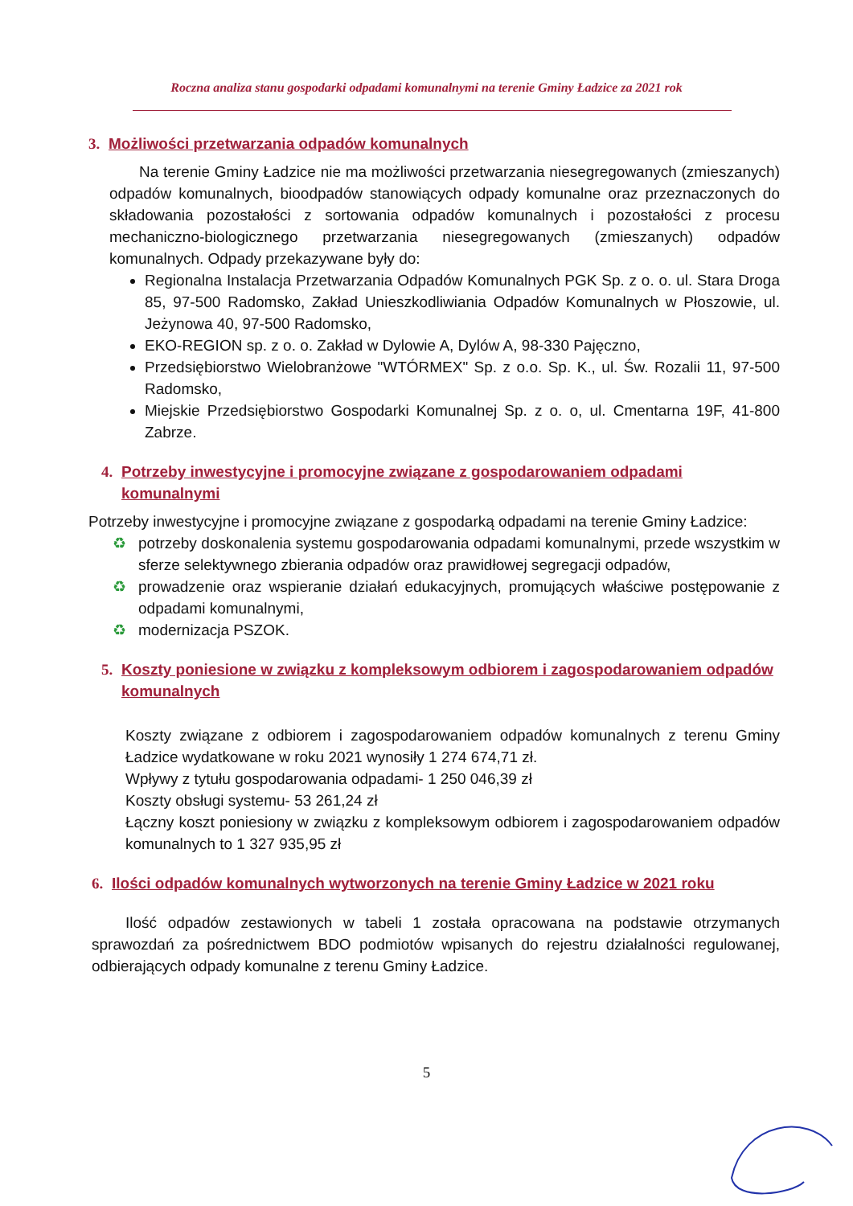Roczna analiza stanu gospodarki odpadami komunalnymi na terenie Gminy Ładzice za 2021 rok
3. Możliwości przetwarzania odpadów komunalnych
Na terenie Gminy Ładzice nie ma możliwości przetwarzania niesegregowanych (zmieszanych) odpadów komunalnych, bioodpadów stanowiących odpady komunalne oraz przeznaczonych do składowania pozostałości z sortowania odpadów komunalnych i pozostałości z procesu mechaniczno-biologicznego przetwarzania niesegregowanych (zmieszanych) odpadów komunalnych. Odpady przekazywane były do:
Regionalna Instalacja Przetwarzania Odpadów Komunalnych PGK Sp. z o. o. ul. Stara Droga 85, 97-500 Radomsko, Zakład Unieszkodliwiania Odpadów Komunalnych w Płoszowie, ul. Jeżynowa 40, 97-500 Radomsko,
EKO-REGION sp. z o. o. Zakład w Dylowie A, Dylów A, 98-330 Pajęczno,
Przedsiębiorstwo Wielobranżowe "WTÓRMEX" Sp. z o.o. Sp. K., ul. Św. Rozalii 11, 97-500 Radomsko,
Miejskie Przedsiębiorstwo Gospodarki Komunalnej Sp. z o. o, ul. Cmentarna 19F, 41-800 Zabrze.
4. Potrzeby inwestycyjne i promocyjne związane z gospodarowaniem odpadami komunalnymi
Potrzeby inwestycyjne i promocyjne związane z gospodarką odpadami na terenie Gminy Ładzice:
♻ potrzeby doskonalenia systemu gospodarowania odpadami komunalnymi, przede wszystkim w sferze selektywnego zbierania odpadów oraz prawidłowej segregacji odpadów,
♻ prowadzenie oraz wspieranie działań edukacyjnych, promujących właściwe postępowanie z odpadami komunalnymi,
♻ modernizacja PSZOK.
5. Koszty poniesione w związku z kompleksowym odbiorem i zagospodarowaniem odpadów komunalnych
Koszty związane z odbiorem i zagospodarowaniem odpadów komunalnych z terenu Gminy Ładzice wydatkowane w roku 2021 wynosiły 1 274 674,71 zł.
Wpływy z tytułu gospodarowania odpadami- 1 250 046,39 zł
Koszty obsługi systemu- 53 261,24 zł
Łączny koszt poniesiony w związku z kompleksowym odbiorem i zagospodarowaniem odpadów komunalnych to 1 327 935,95 zł
6. Ilości odpadów komunalnych wytworzonych na terenie Gminy Ładzice w 2021 roku
Ilość odpadów zestawionych w tabeli 1 została opracowana na podstawie otrzymanych sprawozdań za pośrednictwem BDO podmiotów wpisanych do rejestru działalności regulowanej, odbierających odpady komunalne z terenu Gminy Ładzice.
5